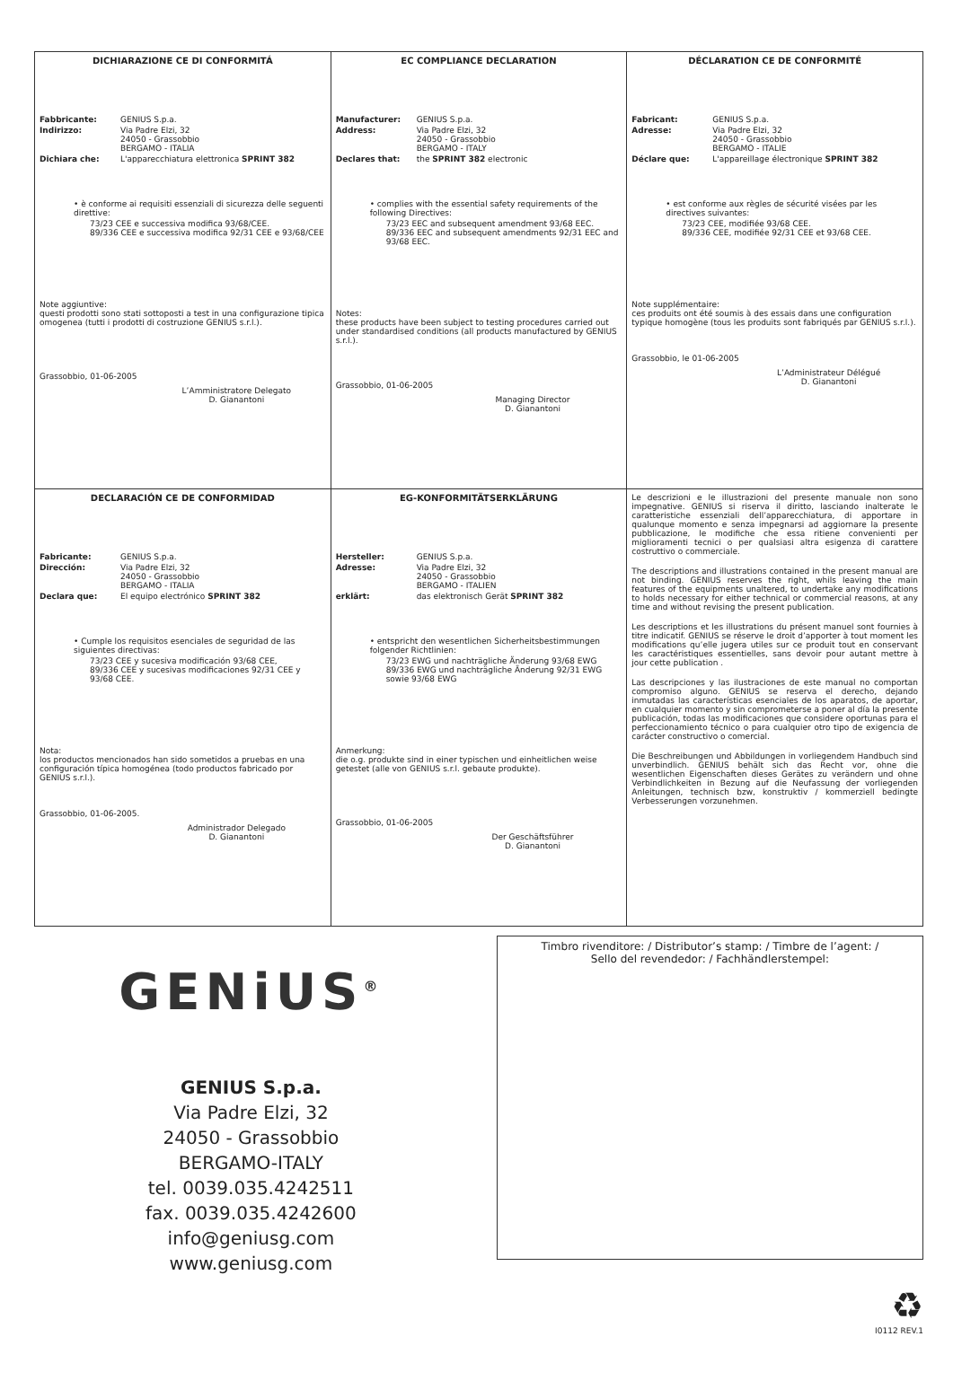| DICHIARAZIONE CE DI CONFORMITÁ Fabbricante: GENIUS S.p.a. Indirizzo: Via Padre Elzi, 32 24050 - Grassobbio BERGAMO - ITALIA Dichiara che: L'apparecchiatura elettronica SPRINT 382 • è conforme ai requisiti essenziali di sicurezza delle seguenti direttive: 73/23 CEE e successiva modifica 93/68/CEE. 89/336 CEE e successiva modifica 92/31 CEE e 93/68/CEE Note aggiuntive: questi prodotti sono stati sottoposti a test in una configurazione tipica omogenea (tutti i prodotti di costruzione GENIUS s.r.l.). Grassobbio, 01-06-2005 L’Amministratore Delegato D. Gianantoni | EC COMPLIANCE DECLARATION Manufacturer: GENIUS S.p.a. Address: Via Padre Elzi, 32 24050 - Grassobbio BERGAMO - ITALY Declares that: the SPRINT 382 electronic • complies with the essential safety requirements of the following Directives: 73/23 EEC and subsequent amendment 93/68 EEC. 89/336 EEC and subsequent amendments 92/31 EEC and 93/68 EEC. Notes: these products have been subject to testing procedures carried out under standardised conditions (all products manufactured by GENIUS s.r.l.). Grassobbio, 01-06-2005 Managing Director D. Gianantoni | DÉCLARATION CE DE CONFORMITÉ Fabricant: GENIUS S.p.a. Adresse: Via Padre Elzi, 32 24050 - Grassobbio BERGAMO - ITALIE Déclare que: L'appareillage électronique SPRINT 382 • est conforme aux règles de sécurité visées par les directives suivantes: 73/23 CEE, modifiée 93/68 CEE. 89/336 CEE, modifiée 92/31 CEE et 93/68 CEE. Note supplémentaire: ces produits ont été soumis à des essais dans une configuration typique homogène (tous les produits sont fabriqués par GENIUS s.r.l.). Grassobbio, le 01-06-2005 L’Administrateur Délégué D. Gianantoni |
| DECLARACIÓN CE DE CONFORMIDAD Fabricante: GENIUS S.p.a. Dirección: Via Padre Elzi, 32 24050 - Grassobbio BERGAMO - ITALIA Declara que: El equipo electrónico SPRINT 382 • Cumple los requisitos esenciales de seguridad de las siguientes directivas: 73/23 CEE y sucesiva modificación 93/68 CEE, 89/336 CEE y sucesivas modificaciones 92/31 CEE y 93/68 CEE. Nota: los productos mencionados han sido sometidos a pruebas en una configuración típica homogénea (todo productos fabricado por GENIUS s.r.l.). Grassobbio, 01-06-2005. Administrador Delegado D. Gianantoni | EG-KONFORMITÄTSERKLÄRUNG Hersteller: GENIUS S.p.a. Adresse: Via Padre Elzi, 32 24050 - Grassobbio BERGAMO - ITALIEN erklärt: das elektronisch Gerät SPRINT 382 • entspricht den wesentlichen Sicherheitsbestimmungen folgender Richtlinien: 73/23 EWG und nachträgliche Änderung 93/68 EWG 89/336 EWG und nachträgliche Änderung 92/31 EWG sowie 93/68 EWG Anmerkung: die o.g. produkte sind in einer typischen und einheitlichen weise getestet (alle von GENIUS s.r.l. gebaute produkte). Grassobbio, 01-06-2005 Der Geschäftsführer D. Gianantoni | Le descrizioni e le illustrazioni del presente manuale non sono impegnative. GENIUS si riserva il diritto, lasciando inalterate le caratteristiche essenziali dell’apparecchiatura, di apportare in qualunque momento e senza impegnarsi ad aggiornare la presente pubblicazione, le modifiche che essa ritiene convenienti per miglioramenti tecnici o per qualsiasi altra esigenza di carattere costruttivo o commerciale. The descriptions and illustrations contained in the present manual are not binding. GENIUS reserves the right, whils leaving the main features of the equipments unaltered, to undertake any modifications to holds necessary for either technical or commercial reasons, at any time and without revising the present publication. Les descriptions et les illustrations du présent manuel sont fournies à titre indicatif. GENIUS se réserve le droit d’apporter à tout moment les modifications qu’elle jugera utiles sur ce produit tout en conservant les caractéristiques essentielles, sans devoir pour autant mettre à jour cette publication . Las descripciones y las ilustraciones de este manual no comportan compromiso alguno. GENIUS se reserva el derecho, dejando inmutadas las características esenciales de los aparatos, de aportar, en cualquier momento y sin comprometerse a poner al día la presente publicación, todas las modificaciones que considere oportunas para el perfeccionamiento técnico o para cualquier otro tipo de exigencia de carácter constructivo o comercial. Die Beschreibungen und Abbildungen in vorliegendem Handbuch sind unverbindlich. GENIUS behält sich das Recht vor, ohne die wesentlichen Eigenschaften dieses Gerätes zu verändern und ohne Verbindlichkeiten in Bezung auf die Neufassung der vorliegenden Anleitungen, technisch bzw, konstruktiv / kommerziell bedingte Verbesserungen vorzunehmen. |
GENiUS<sup>®</sup>
GENIUS S.p.a.
Via Padre Elzi, 32
24050 - Grassobbio
BERGAMO-ITALY
tel. 0039.035.4242511
fax. 0039.035.4242600
info@geniusg.com
www.geniusg.com
Timbro rivenditore: / Distributor’s stamp: / Timbre de l’agent: /
Sello del revendedor: / Fachhändlerstempel:
♻
I0112 REV.1